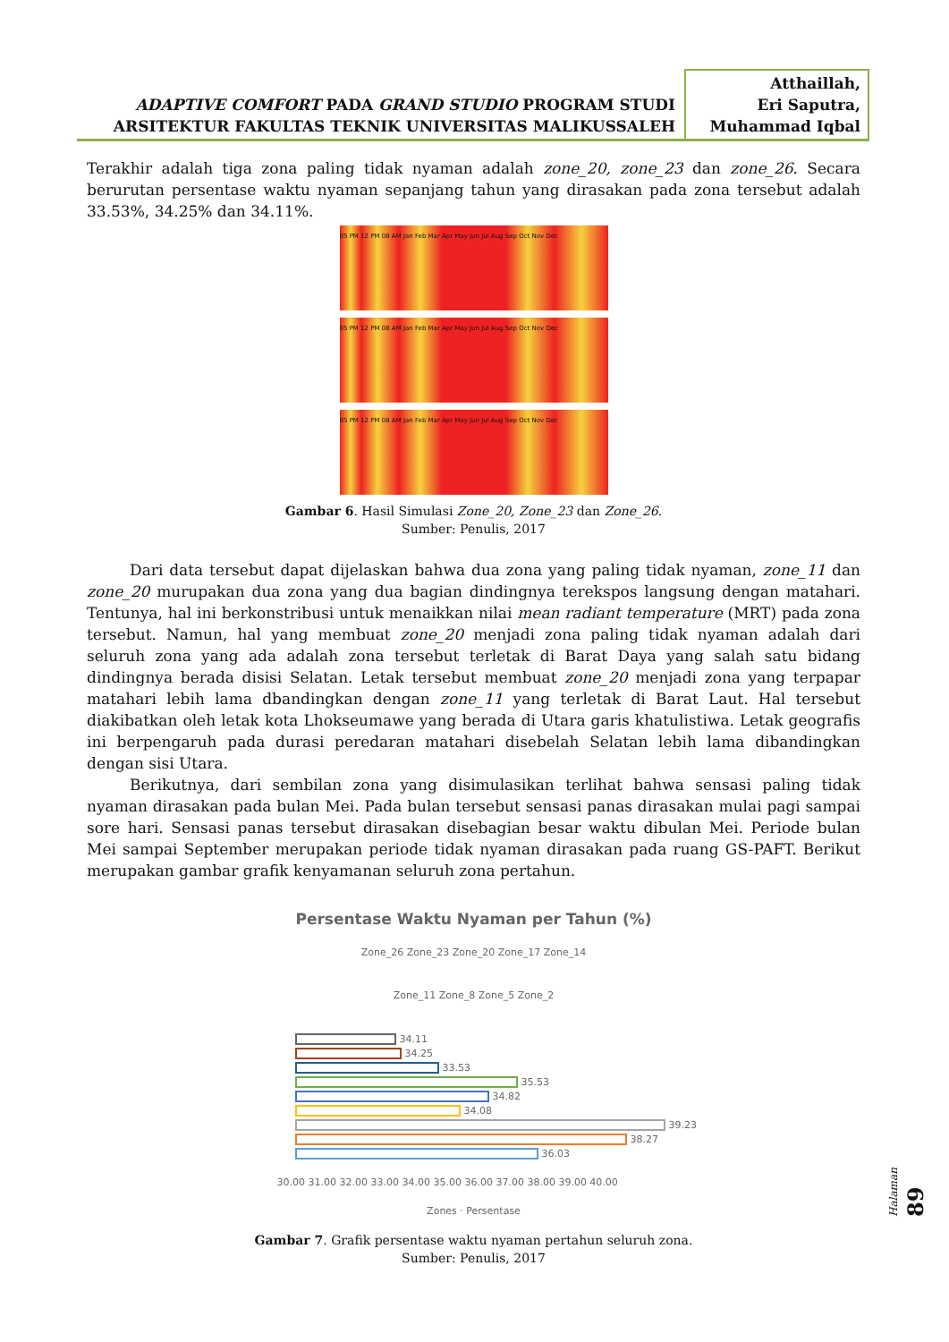ADAPTIVE COMFORT PADA GRAND STUDIO PROGRAM STUDI
ARSITEKTUR FAKULTAS TEKNIK UNIVERSITAS MALIKUSSALEH
Atthaillah,
Eri Saputra,
Muhammad Iqbal
Terakhir adalah tiga zona paling tidak nyaman adalah zone_20, zone_23 dan zone_26. Secara berurutan persentase waktu nyaman sepanjang tahun yang dirasakan pada zona tersebut adalah 33.53%, 34.25% dan 34.11%.
05 PM 12 PM 08 AM Jan Feb Mar Apr May Jun Jul Aug Sep Oct Nov Dec
05 PM 12 PM 08 AM Jan Feb Mar Apr May Jun Jul Aug Sep Oct Nov Dec
05 PM 12 PM 08 AM Jan Feb Mar Apr May Jun Jul Aug Sep Oct Nov Dec
Gambar 6. Hasil Simulasi Zone_20, Zone_23 dan Zone_26.
Sumber: Penulis, 2017
Dari data tersebut dapat dijelaskan bahwa dua zona yang paling tidak nyaman, zone_11 dan zone_20 murupakan dua zona yang dua bagian dindingnya terekspos langsung dengan matahari. Tentunya, hal ini berkonstribusi untuk menaikkan nilai mean radiant temperature (MRT) pada zona tersebut. Namun, hal yang membuat zone_20 menjadi zona paling tidak nyaman adalah dari seluruh zona yang ada adalah zona tersebut terletak di Barat Daya yang salah satu bidang dindingnya berada disisi Selatan. Letak tersebut membuat zone_20 menjadi zona yang terpapar matahari lebih lama dbandingkan dengan zone_11 yang terletak di Barat Laut. Hal tersebut diakibatkan oleh letak kota Lhokseumawe yang berada di Utara garis khatulistiwa. Letak geografis ini berpengaruh pada durasi peredaran matahari disebelah Selatan lebih lama dibandingkan dengan sisi Utara.
Berikutnya, dari sembilan zona yang disimulasikan terlihat bahwa sensasi paling tidak nyaman dirasakan pada bulan Mei. Pada bulan tersebut sensasi panas dirasakan mulai pagi sampai sore hari. Sensasi panas tersebut dirasakan disebagian besar waktu dibulan Mei. Periode bulan Mei sampai September merupakan periode tidak nyaman dirasakan pada ruang GS-PAFT. Berikut merupakan gambar grafik kenyamanan seluruh zona pertahun.
Persentase Waktu Nyaman per Tahun (%)
Zone_26 Zone_23 Zone_20 Zone_17 Zone_14
Zone_11 Zone_8 Zone_5 Zone_2
34.11
34.25
33.53
35.53
34.82
34.08
39.23
38.27
36.03
30.00 31.00 32.00 33.00 34.00 35.00 36.00 37.00 38.00 39.00 40.00
Zones · Persentase
Gambar 7. Grafik persentase waktu nyaman pertahun seluruh zona.
Sumber: Penulis, 2017
Halaman 89